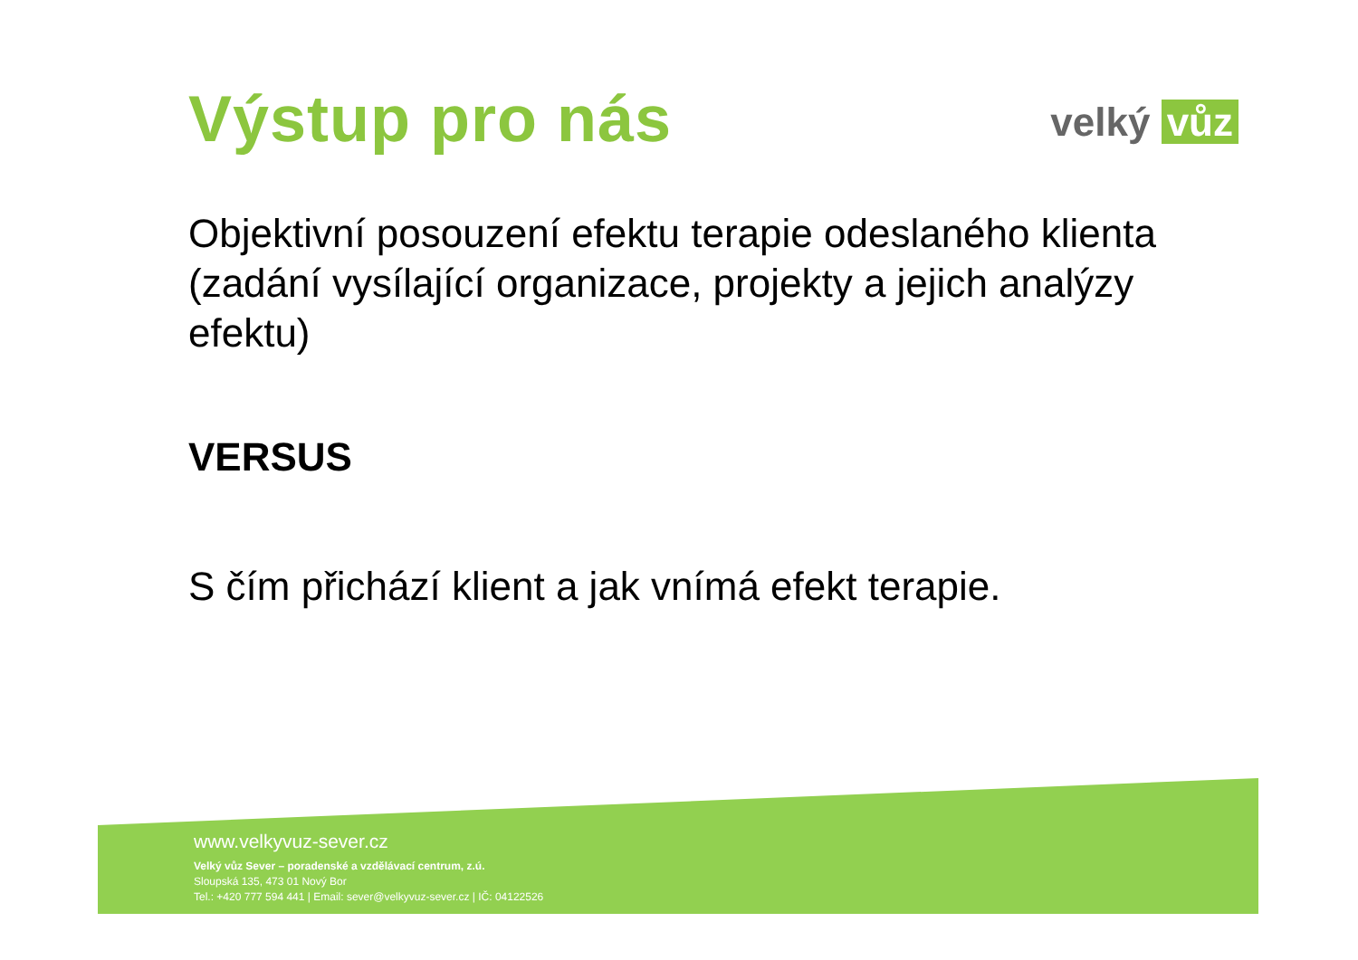Výstup pro nás
velký vůz
Objektivní posouzení efektu terapie odeslaného klienta (zadání vysílající organizace, projekty a jejich analýzy efektu)
VERSUS
S čím přichází klient a jak vnímá efekt terapie.
www.velkyvuz-sever.cz
Velký vůz Sever – poradenské a vzdělávací centrum, z.ú.
Sloupská 135, 473 01 Nový Bor
Tel.: +420 777 594 441 | Email: sever@velkyvuz-sever.cz | IČ: 04122526